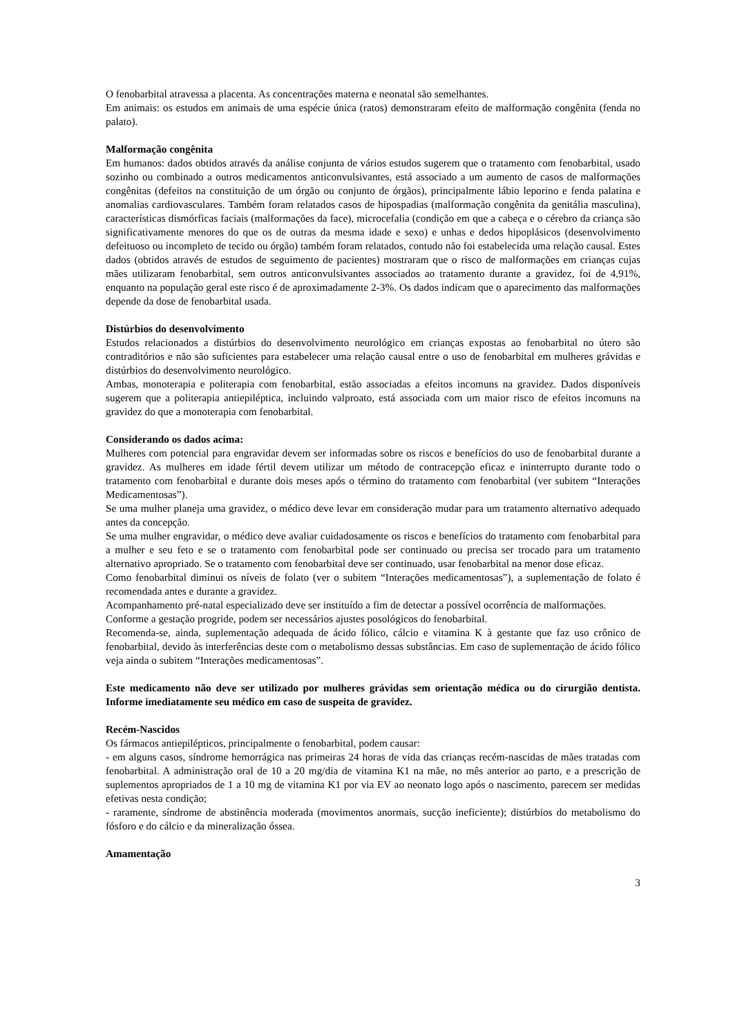O fenobarbital atravessa a placenta. As concentrações materna e neonatal são semelhantes.
Em animais: os estudos em animais de uma espécie única (ratos) demonstraram efeito de malformação congênita (fenda no palato).
Malformação congênita
Em humanos: dados obtidos através da análise conjunta de vários estudos sugerem que o tratamento com fenobarbital, usado sozinho ou combinado a outros medicamentos anticonvulsivantes, está associado a um aumento de casos de malformações congênitas (defeitos na constituição de um órgão ou conjunto de órgãos), principalmente lábio leporino e fenda palatina e anomalias cardiovasculares. Também foram relatados casos de hipospadias (malformação congênita da genitália masculina), características dismórficas faciais (malformações da face), microcefalia (condição em que a cabeça e o cérebro da criança são significativamente menores do que os de outras da mesma idade e sexo) e unhas e dedos hipoplásicos (desenvolvimento defeituoso ou incompleto de tecido ou órgão) também foram relatados, contudo não foi estabelecida uma relação causal. Estes dados (obtidos através de estudos de seguimento de pacientes) mostraram que o risco de malformações em crianças cujas mães utilizaram fenobarbital, sem outros anticonvulsivantes associados ao tratamento durante a gravidez, foi de 4,91%, enquanto na população geral este risco é de aproximadamente 2-3%. Os dados indicam que o aparecimento das malformações depende da dose de fenobarbital usada.
Distúrbios do desenvolvimento
Estudos relacionados a distúrbios do desenvolvimento neurológico em crianças expostas ao fenobarbital no útero são contraditórios e não são suficientes para estabelecer uma relação causal entre o uso de fenobarbital em mulheres grávidas e distúrbios do desenvolvimento neurológico.
Ambas, monoterapia e politerapia com fenobarbital, estão associadas a efeitos incomuns na gravidez. Dados disponíveis sugerem que a politerapia antiepiléptica, incluindo valproato, está associada com um maior risco de efeitos incomuns na gravidez do que a monoterapia com fenobarbital.
Considerando os dados acima:
Mulheres com potencial para engravidar devem ser informadas sobre os riscos e benefícios do uso de fenobarbital durante a gravidez. As mulheres em idade fértil devem utilizar um método de contracepção eficaz e ininterrupto durante todo o tratamento com fenobarbital e durante dois meses após o término do tratamento com fenobarbital (ver subitem “Interações Medicamentosas”).
Se uma mulher planeja uma gravidez, o médico deve levar em consideração mudar para um tratamento alternativo adequado antes da concepção.
Se uma mulher engravidar, o médico deve avaliar cuidadosamente os riscos e benefícios do tratamento com fenobarbital para a mulher e seu feto e se o tratamento com fenobarbital pode ser continuado ou precisa ser trocado para um tratamento alternativo apropriado. Se o tratamento com fenobarbital deve ser continuado, usar fenobarbital na menor dose eficaz.
Como fenobarbital diminui os níveis de folato (ver o subitem “Interações medicamentosas”), a suplementação de folato é recomendada antes e durante a gravidez.
Acompanhamento pré-natal especializado deve ser instituído a fim de detectar a possível ocorrência de malformações.
Conforme a gestação progride, podem ser necessários ajustes posológicos do fenobarbital.
Recomenda-se, ainda, suplementação adequada de ácido fólico, cálcio e vitamina K à gestante que faz uso crônico de fenobarbital, devido às interferências deste com o metabolismo dessas substâncias. Em caso de suplementação de ácido fólico veja ainda o subitem “Interações medicamentosas”.
Este medicamento não deve ser utilizado por mulheres grávidas sem orientação médica ou do cirurgião dentista. Informe imediatamente seu médico em caso de suspeita de gravidez.
Recém-Nascidos
Os fármacos antiepilépticos, principalmente o fenobarbital, podem causar:
- em alguns casos, síndrome hemorrágica nas primeiras 24 horas de vida das crianças recém-nascidas de mães tratadas com fenobarbital. A administração oral de 10 a 20 mg/dia de vitamina K1 na mãe, no mês anterior ao parto, e a prescrição de suplementos apropriados de 1 a 10 mg de vitamina K1 por via EV ao neonato logo após o nascimento, parecem ser medidas efetivas nesta condição;
- raramente, síndrome de abstinência moderada (movimentos anormais, sucção ineficiente); distúrbios do metabolismo do fósforo e do cálcio e da mineralização óssea.
Amamentação
3